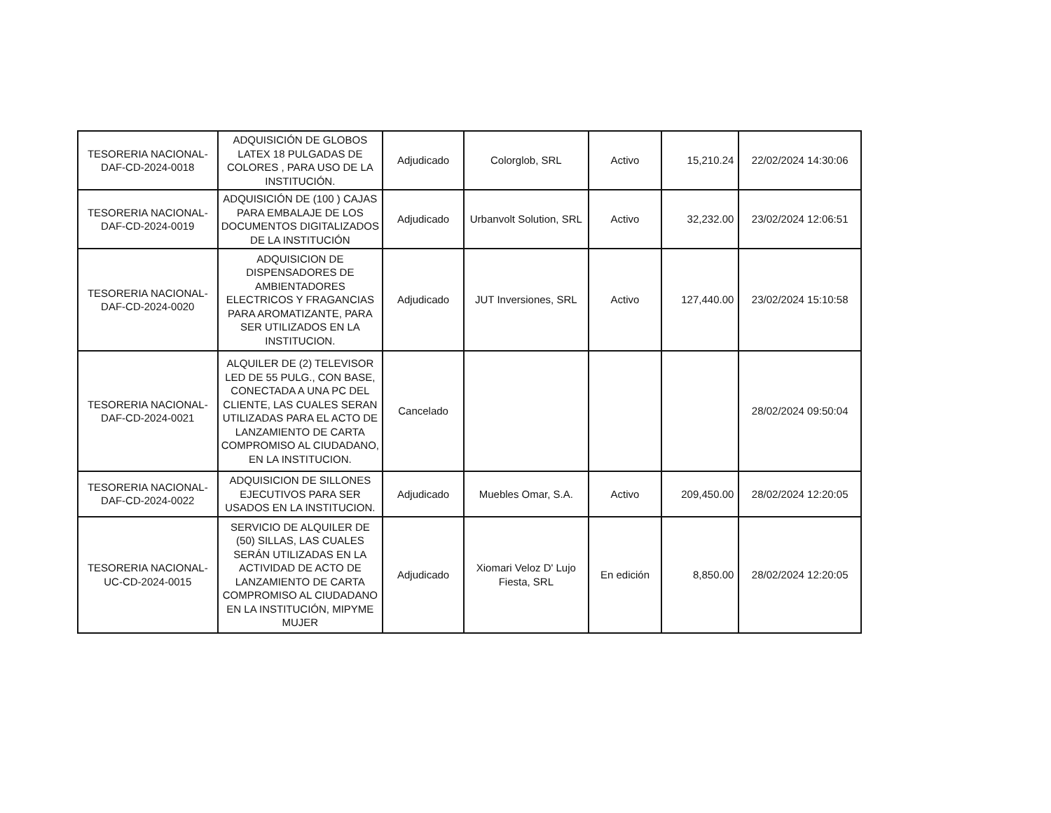| TESORERIA NACIONAL-DAF-CD-2024-0018 | ADQUISICIÓN DE GLOBOS LATEX 18 PULGADAS DE COLORES , PARA USO DE LA INSTITUCIÓN. | Adjudicado | Colorglob, SRL | Activo | 15,210.24 | 22/02/2024 14:30:06 |
| TESORERIA NACIONAL-DAF-CD-2024-0019 | ADQUISICIÓN DE (100 ) CAJAS PARA EMBALAJE DE LOS DOCUMENTOS DIGITALIZADOS DE LA INSTITUCIÓN | Adjudicado | Urbanvolt Solution, SRL | Activo | 32,232.00 | 23/02/2024 12:06:51 |
| TESORERIA NACIONAL-DAF-CD-2024-0020 | ADQUISICION DE DISPENSADORES DE AMBIENTADORES ELECTRICOS Y FRAGANCIAS PARA AROMATIZANTE, PARA SER UTILIZADOS EN LA INSTITUCION. | Adjudicado | JUT Inversiones, SRL | Activo | 127,440.00 | 23/02/2024 15:10:58 |
| TESORERIA NACIONAL-DAF-CD-2024-0021 | ALQUILER DE (2) TELEVISOR LED DE 55 PULG., CON BASE, CONECTADA A UNA PC DEL CLIENTE, LAS CUALES SERAN UTILIZADAS PARA EL ACTO DE LANZAMIENTO DE CARTA COMPROMISO AL CIUDADANO, EN LA INSTITUCION. | Cancelado | | | | 28/02/2024 09:50:04 |
| TESORERIA NACIONAL-DAF-CD-2024-0022 | ADQUISICION DE SILLONES EJECUTIVOS PARA SER USADOS EN LA INSTITUCION. | Adjudicado | Muebles Omar, S.A. | Activo | 209,450.00 | 28/02/2024 12:20:05 |
| TESORERIA NACIONAL-UC-CD-2024-0015 | SERVICIO DE ALQUILER DE (50) SILLAS, LAS CUALES SERÁN UTILIZADAS EN LA ACTIVIDAD DE ACTO DE LANZAMIENTO DE CARTA COMPROMISO AL CIUDADANO EN LA INSTITUCIÓN, MIPYME MUJER | Adjudicado | Xiomari Veloz D' Lujo Fiesta, SRL | En edición | 8,850.00 | 28/02/2024 12:20:05 |